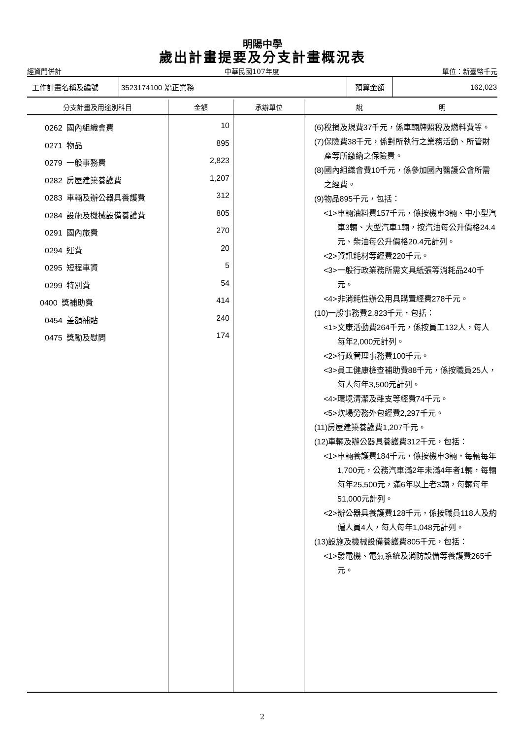明陽中學
歲出計畫提要及分支計畫概況表
經資門併計 中華民國107年度 單位：新臺幣千元
| 工作計畫名稱及編號 | 3523174100 矯正業務 | 預算金額 | 162,023 |
| 分支計畫及用途別科目 | 金額 | 承辦單位 | 說 明 |
| --- | --- | --- | --- |
| 0262 國內組織會費 0271 物品 0279 一般事務費 0282 房屋建築養護費 0283 車輛及辦公器具養護費 0284 設施及機械設備養護費 0291 國內旅費 0294 運費 0295 短程車資 0299 特別費 0400 獎補助費 0454 差額補貼 0475 獎勵及慰問 | 10 895 2,823 1,207 312 805 270 20 5 54 414 240 174 | | (6)稅捐及規費37千元，係車輛牌照稅及燃料費等。 (7)保險費38千元，係對所執行之業務活動、所管財產等所繳納之保險費。 (8)國內組織會費10千元，係參加國內醫護公會所需之經費。 (9)物品895千元，包括： <1>車輛油料費157千元，係按機車3輛、中小型汽車3輛、大型汽車1輛，按汽油每公升價格24.4元、柴油每公升價格20.4元計列。 <2>資訊耗材等經費220千元。 <3>一般行政業務所需文具紙張等消耗品240千元。 <4>非消耗性辦公用具購置經費278千元。 (10)一般事務費2,823千元，包括： <1>文康活動費264千元，係按員工132人，每人每年2,000元計列。 <2>行政管理事務費100千元。 <3>員工健康檢查補助費88千元，係按職員25人，每人每年3,500元計列。 <4>環境清潔及雜支等經費74千元。 <5>炊場勞務外包經費2,297千元。 (11)房屋建築養護費1,207千元。 (12)車輛及辦公器具養護費312千元，包括： <1>車輛養護費184千元，係按機車3輛，每輛每年1,700元，公務汽車滿2年未滿4年者1輛，每輛每年25,500元，滿6年以上者3輛，每輛每年51,000元計列。 <2>辦公器具養護費128千元，係按職員118人及約僱人員4人，每人每年1,048元計列。 (13)設施及機械設備養護費805千元，包括： <1>發電機、電氣系統及消防設備等養護費265千元。 |
2